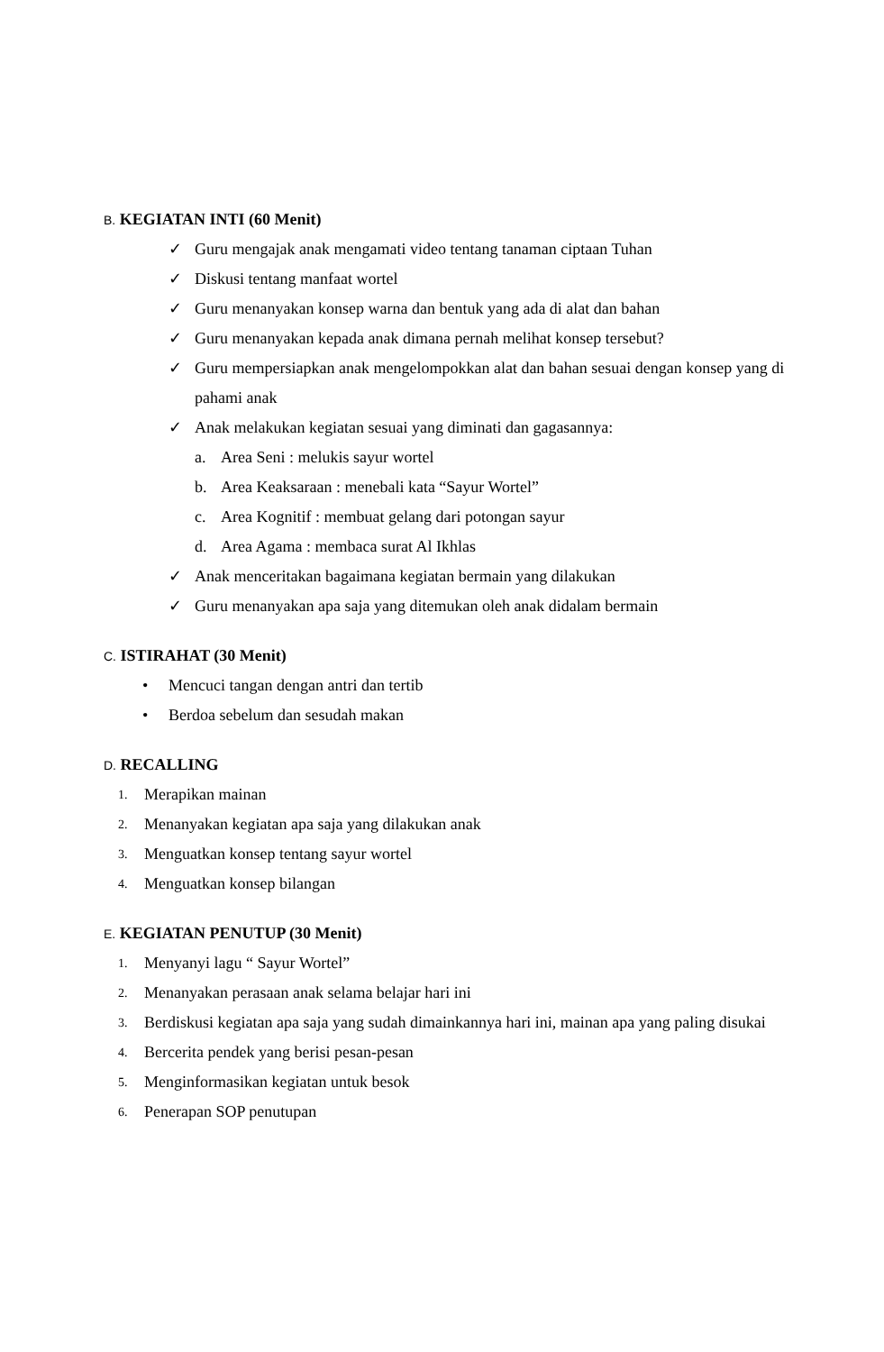B. KEGIATAN INTI (60 Menit)
✓ Guru mengajak anak mengamati video tentang tanaman ciptaan Tuhan
✓ Diskusi tentang manfaat wortel
✓ Guru menanyakan konsep warna dan bentuk yang ada di alat dan bahan
✓ Guru menanyakan kepada anak dimana pernah melihat konsep tersebut?
✓ Guru mempersiapkan anak mengelompokkan alat dan bahan sesuai dengan konsep yang di pahami anak
✓ Anak melakukan kegiatan sesuai yang diminati dan gagasannya:
a. Area Seni : melukis sayur wortel
b. Area Keaksaraan : menebali kata “Sayur Wortel”
c. Area Kognitif : membuat gelang dari potongan sayur
d. Area Agama : membaca surat Al Ikhlas
✓ Anak menceritakan bagaimana kegiatan bermain yang dilakukan
✓ Guru menanyakan apa saja yang ditemukan oleh anak didalam bermain
C. ISTIRAHAT (30 Menit)
• Mencuci tangan dengan antri dan tertib
• Berdoa sebelum dan sesudah makan
D. RECALLING
1. Merapikan mainan
2. Menanyakan kegiatan apa saja yang dilakukan anak
3. Menguatkan konsep tentang sayur wortel
4. Menguatkan konsep bilangan
E. KEGIATAN PENUTUP (30 Menit)
1. Menyanyi lagu “ Sayur Wortel”
2. Menanyakan perasaan anak selama belajar hari ini
3. Berdiskusi kegiatan apa saja yang sudah dimainkannya hari ini, mainan apa yang paling disukai
4. Bercerita pendek yang berisi pesan-pesan
5. Menginformasikan kegiatan untuk besok
6. Penerapan SOP penutupan